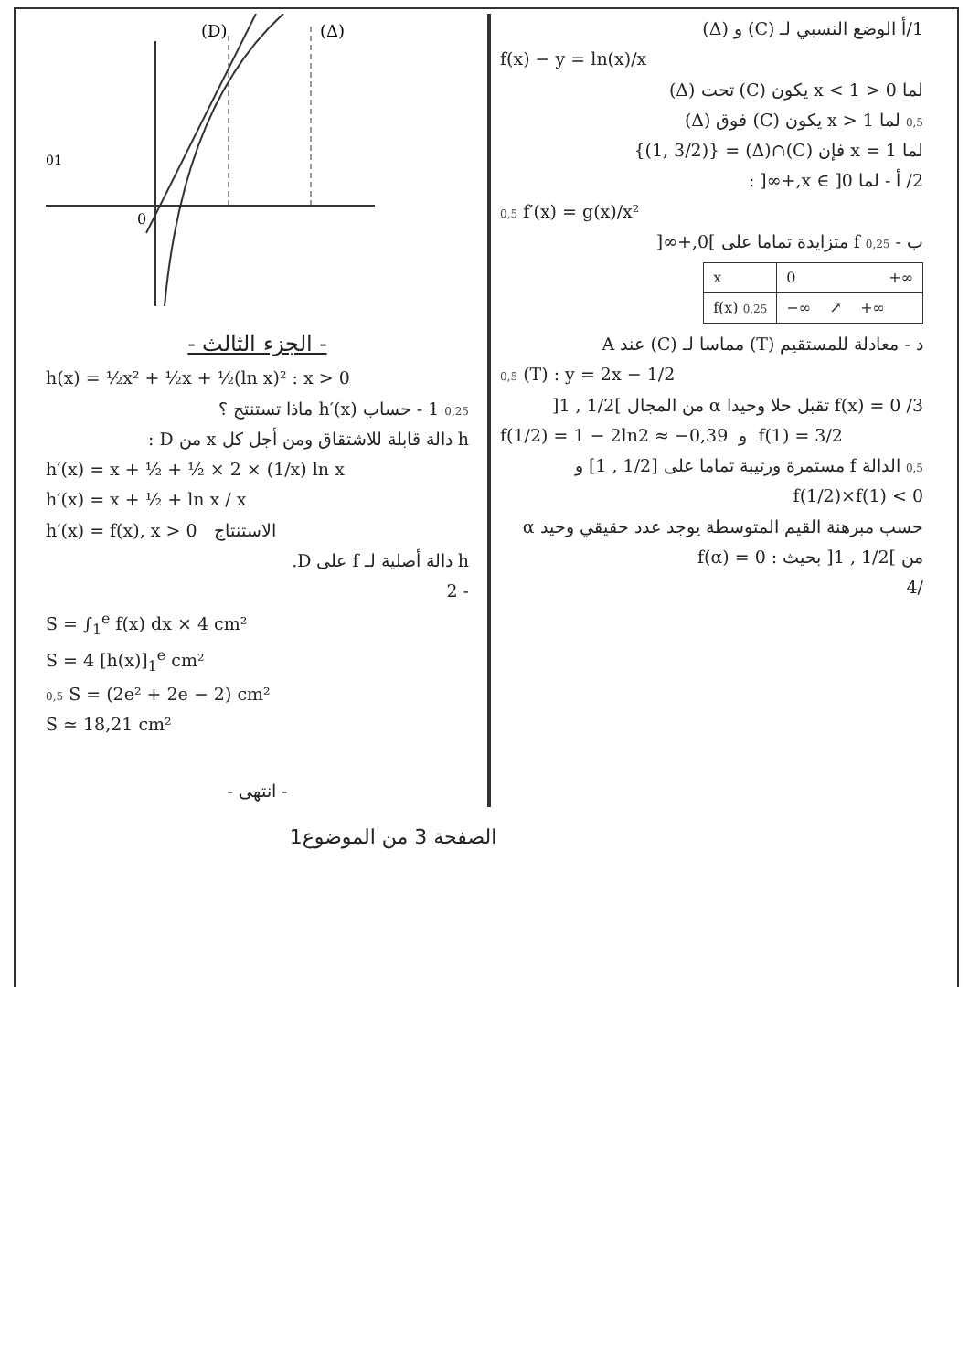1/أ الوضع النسبي لـ (C) و (Δ)
f(x) − y = ln(x)/x
لما 0 < x < 1 يكون (C) تحت (Δ)
0,5 لما x > 1 يكون (C) فوق (Δ)
لما x = 1 فإن (C)∩(Δ) = {(1, 3/2)}
2/ أ - لما x ∈ ]0,+∞[ :
0,5 f′(x) = g(x)/x²
ب - 0,25 f متزايدة تماما على ]0,+∞[
| x | 0 +∞ |
| f(x) 0,25 | −∞ ↗ +∞ |
د - معادلة للمستقيم (T) مماسا لـ (C) عند A
0,5 (T) : y = 2x − 1/2
3/ f(x) = 0 تقبل حلا وحيدا α من المجال ]1/2 , 1[
f(1/2) = 1 − 2ln2 ≈ −0,39 و f(1) = 3/2
0,5 الدالة f مستمرة ورتيبة تماما على [1/2 , 1] و f(1/2)×f(1) < 0
حسب مبرهنة القيم المتوسطة يوجد عدد حقيقي وحيد α من ]1/2 , 1[ بحيث : f(α) = 0
/4
(D)
(Δ)
0
01
- الجزء الثالث -
h(x) = ½x² + ½x + ½(ln x)² : x > 0
0,25 1 - حساب h′(x) ماذا تستنتج ؟
h دالة قابلة للاشتقاق ومن أجل كل x من D :
h′(x) = x + ½ + ½ × 2 × (1/x) ln x
h′(x) = x + ½ + ln x / x
h′(x) = f(x), x > 0 الاستنتاج
h دالة أصلية لـ f على D.
- 2
S = ∫<sub>1</sub><sup>e</sup> f(x) dx × 4 cm²
S = 4 [h(x)]<sub>1</sub><sup>e</sup> cm²
0,5 S = (2e² + 2e − 2) cm²
S ≃ 18,21 cm²
- انتهى -
الصفحة 3 من الموضوع1